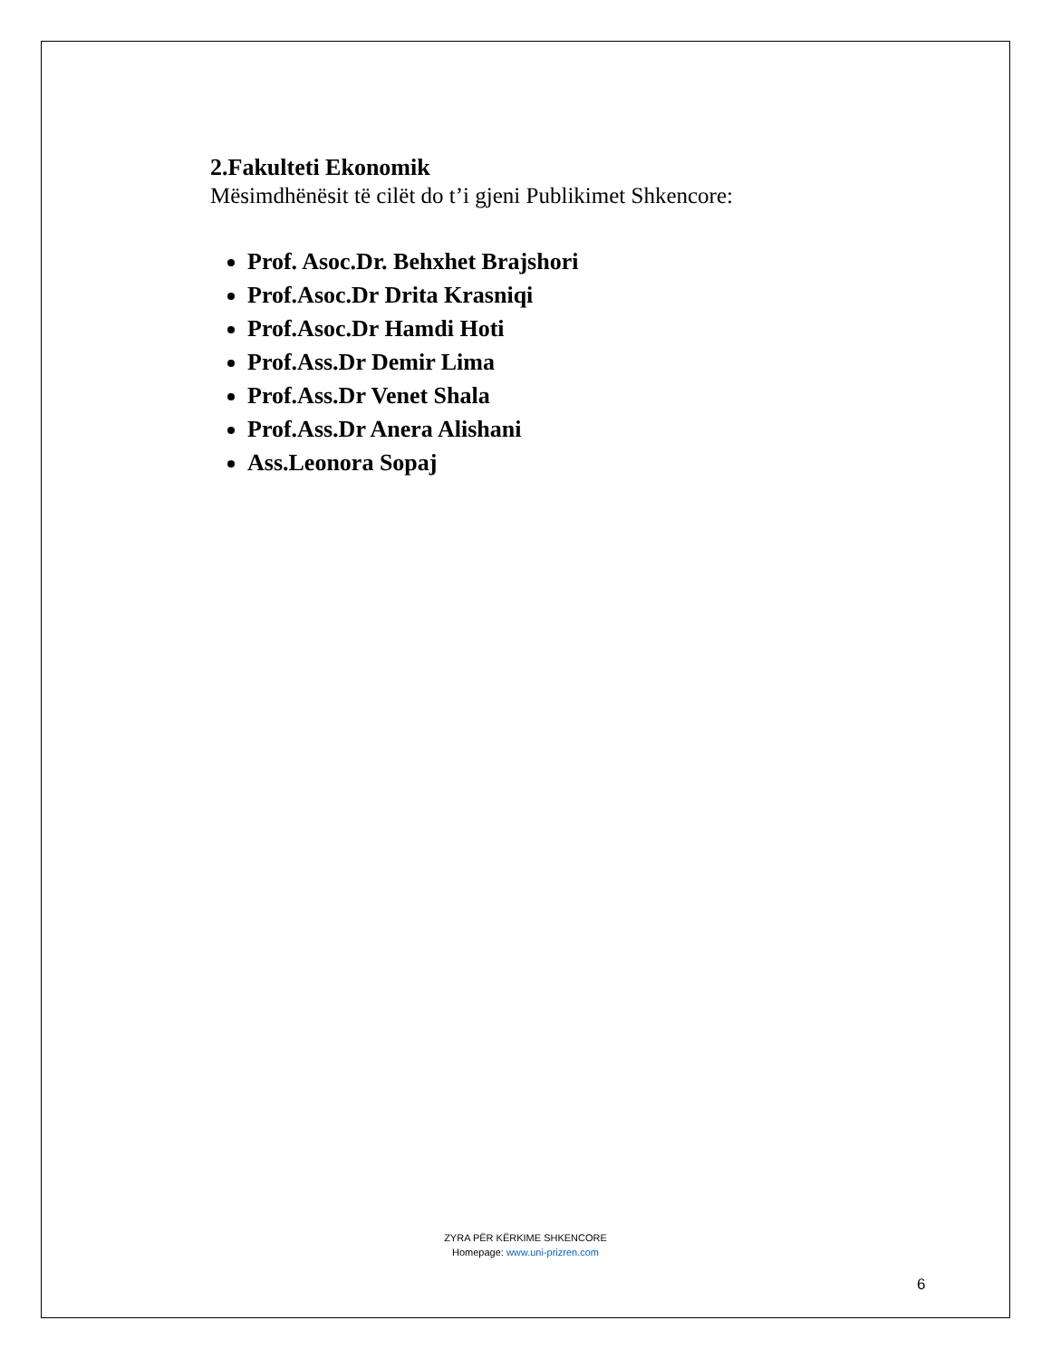2.Fakulteti Ekonomik
Mësimdhënësit të cilët do t’i gjeni Publikimet Shkencore:
Prof. Asoc.Dr. Behxhet Brajshori
Prof.Asoc.Dr Drita Krasniqi
Prof.Asoc.Dr Hamdi Hoti
Prof.Ass.Dr Demir Lima
Prof.Ass.Dr Venet Shala
Prof.Ass.Dr Anera Alishani
Ass.Leonora Sopaj
ZYRA PËR KËRKIME SHKENCORE
Homepage: www.uni-prizren.com
6